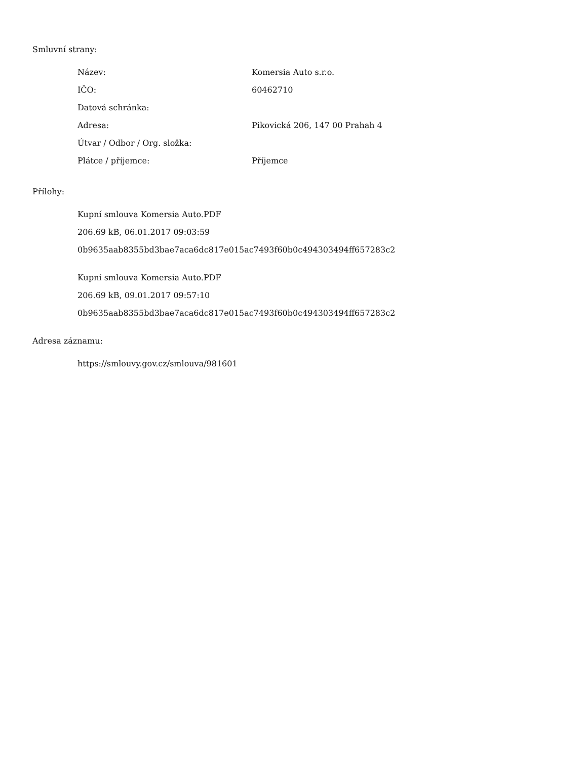Smluvní strany:
| Název: | Komersia Auto s.r.o. |
| IČO: | 60462710 |
| Datová schránka: | |
| Adresa: | Pikovická 206, 147 00 Prahah 4 |
| Útvar / Odbor / Org. složka: | |
| Plátce / příjemce: | Příjemce |
Přílohy:
Kupní smlouva Komersia Auto.PDF
206.69 kB, 06.01.2017 09:03:59
0b9635aab8355bd3bae7aca6dc817e015ac7493f60b0c494303494ff657283c2
Kupní smlouva Komersia Auto.PDF
206.69 kB, 09.01.2017 09:57:10
0b9635aab8355bd3bae7aca6dc817e015ac7493f60b0c494303494ff657283c2
Adresa záznamu:
https://smlouvy.gov.cz/smlouva/981601